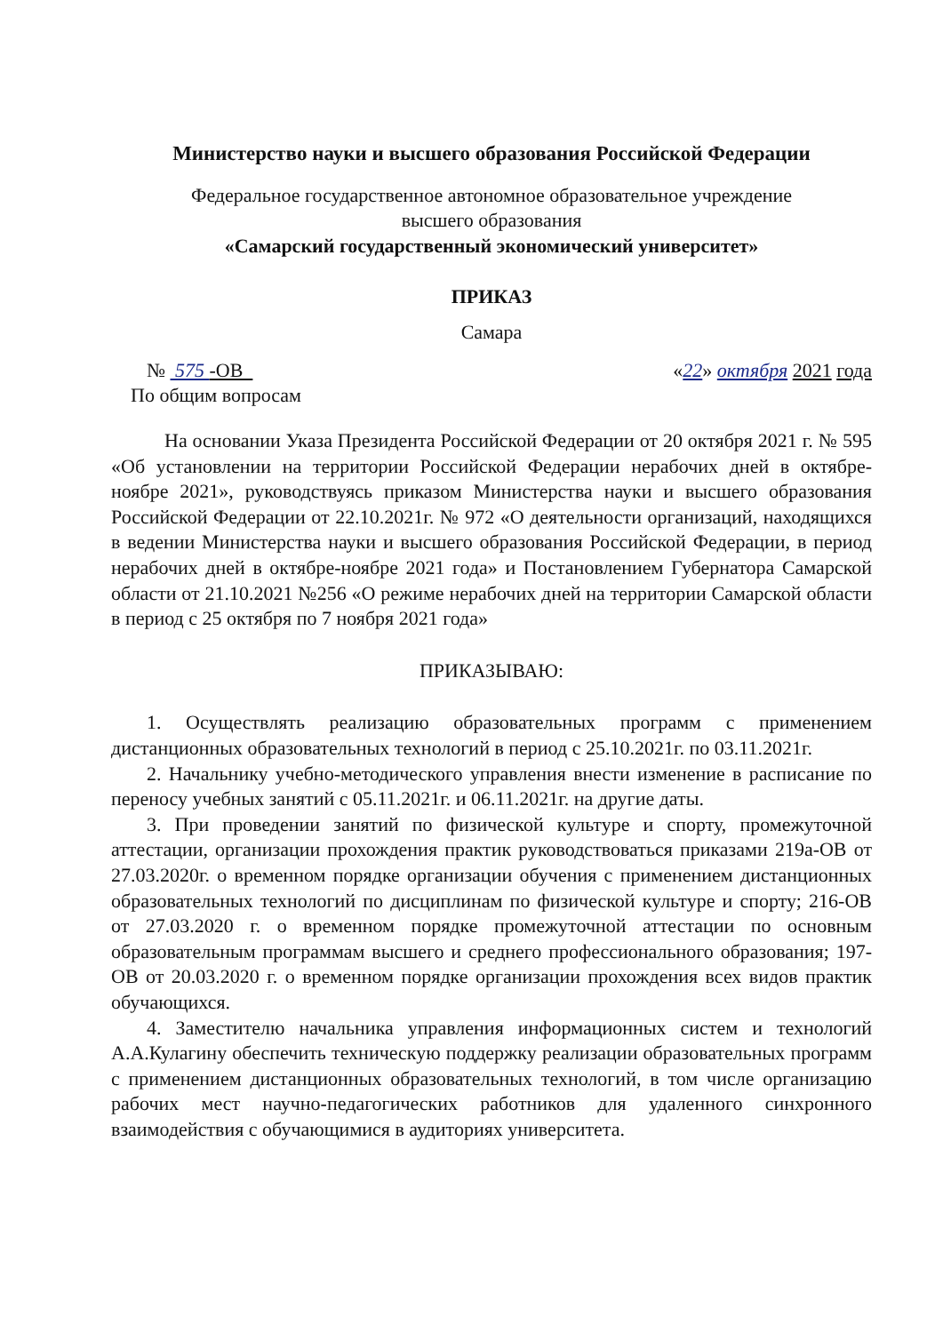Министерство науки и высшего образования Российской Федерации
Федеральное государственное автономное образовательное учреждение
высшего образования
«Самарский государственный экономический университет»
ПРИКАЗ
Самара
№ 575 -ОВ «22» октября 2021 года
По общим вопросам
На основании Указа Президента Российской Федерации от 20 октября 2021 г. № 595 «Об установлении на территории Российской Федерации нерабочих дней в октябре-ноябре 2021», руководствуясь приказом Министерства науки и высшего образования Российской Федерации от 22.10.2021г. № 972 «О деятельности организаций, находящихся в ведении Министерства науки и высшего образования Российской Федерации, в период нерабочих дней в октябре-ноябре 2021 года» и Постановлением Губернатора Самарской области от 21.10.2021 №256 «О режиме нерабочих дней на территории Самарской области в период с 25 октября по 7 ноября 2021 года»
ПРИКАЗЫВАЮ:
1. Осуществлять реализацию образовательных программ с применением дистанционных образовательных технологий в период с 25.10.2021г. по 03.11.2021г.
2. Начальнику учебно-методического управления внести изменение в расписание по переносу учебных занятий с 05.11.2021г. и 06.11.2021г. на другие даты.
3. При проведении занятий по физической культуре и спорту, промежуточной аттестации, организации прохождения практик руководствоваться приказами 219а-ОВ от 27.03.2020г. о временном порядке организации обучения с применением дистанционных образовательных технологий по дисциплинам по физической культуре и спорту; 216-ОВ от 27.03.2020 г. о временном порядке промежуточной аттестации по основным образовательным программам высшего и среднего профессионального образования; 197-ОВ от 20.03.2020 г. о временном порядке организации прохождения всех видов практик обучающихся.
4. Заместителю начальника управления информационных систем и технологий А.А.Кулагину обеспечить техническую поддержку реализации образовательных программ с применением дистанционных образовательных технологий, в том числе организацию рабочих мест научно-педагогических работников для удаленного синхронного взаимодействия с обучающимися в аудиториях университета.